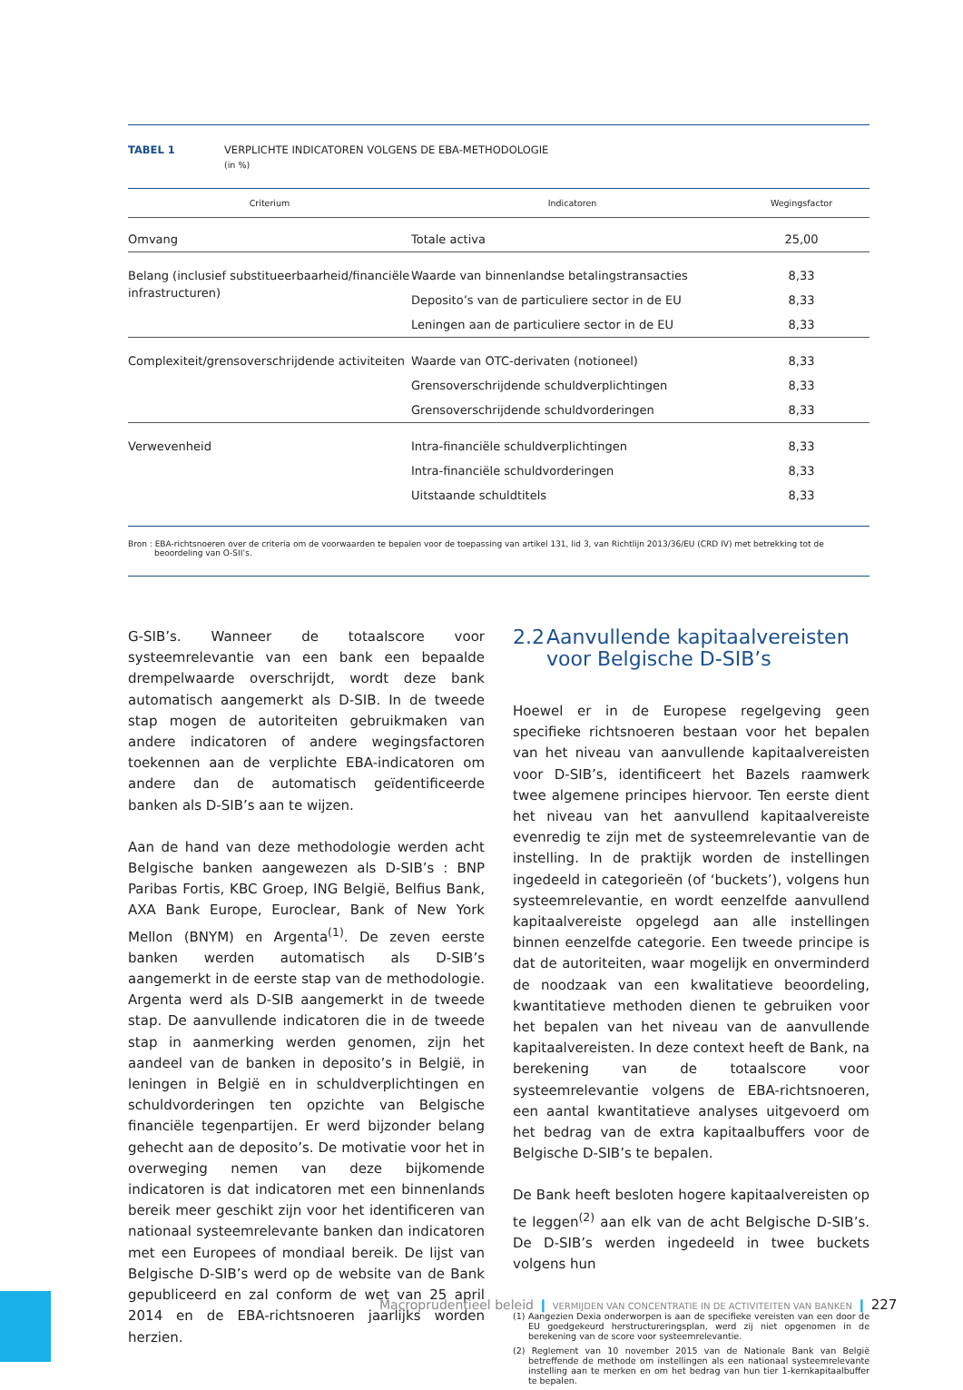TABEL 1 VERPLICHTE INDICATOREN VOLGENS DE EBA-METHODOLOGIE
(in %)
| Criterium | Indicatoren | Wegingsfactor |
| --- | --- | --- |
| Omvang | Totale activa | 25,00 |
| Belang (inclusief substitueerbaarheid/financiële infrastructuren) | Waarde van binnenlandse betalingstransacties | 8,33 |
| | Deposito’s van de particuliere sector in de EU | 8,33 |
| | Leningen aan de particuliere sector in de EU | 8,33 |
| Complexiteit/grensoverschrijdende activiteiten | Waarde van OTC-derivaten (notioneel) | 8,33 |
| | Grensoverschrijdende schuldverplichtingen | 8,33 |
| | Grensoverschrijdende schuldvorderingen | 8,33 |
| Verwevenheid | Intra-financiële schuldverplichtingen | 8,33 |
| | Intra-financiële schuldvorderingen | 8,33 |
| | Uitstaande schuldtitels | 8,33 |
Bron : EBA-richtsnoeren over de criteria om de voorwaarden te bepalen voor de toepassing van artikel 131, lid 3, van Richtlijn 2013/36/EU (CRD IV) met betrekking tot de beoordeling van O-SII’s.
G-SIB’s. Wanneer de totaalscore voor systeemrelevantie van een bank een bepaalde drempelwaarde overschrijdt, wordt deze bank automatisch aangemerkt als D-SIB. In de tweede stap mogen de autoriteiten gebruikmaken van andere indicatoren of andere wegingsfactoren toekennen aan de verplichte EBA-indicatoren om andere dan de automatisch geïdentificeerde banken als D-SIB’s aan te wijzen.
Aan de hand van deze methodologie werden acht Belgische banken aangewezen als D-SIB’s : BNP Paribas Fortis, KBC Groep, ING België, Belfius Bank, AXA Bank Europe, Euroclear, Bank of New York Mellon (BNYM) en Argenta<sup>(1)</sup>. De zeven eerste banken werden automatisch als D-SIB’s aangemerkt in de eerste stap van de methodologie. Argenta werd als D-SIB aangemerkt in de tweede stap. De aanvullende indicatoren die in de tweede stap in aanmerking werden genomen, zijn het aandeel van de banken in deposito’s in België, in leningen in België en in schuldverplichtingen en schuldvorderingen ten opzichte van Belgische financiële tegenpartijen. Er werd bijzonder belang gehecht aan de deposito’s. De motivatie voor het in overweging nemen van deze bijkomende indicatoren is dat indicatoren met een binnenlands bereik meer geschikt zijn voor het identificeren van nationaal systeemrelevante banken dan indicatoren met een Europees of mondiaal bereik. De lijst van Belgische D-SIB’s werd op de website van de Bank gepubliceerd en zal conform de wet van 25 april 2014 en de EBA-richtsnoeren jaarlijks worden herzien.
2.2
Aanvullende kapitaalvereisten
voor Belgische D-SIB’s
Hoewel er in de Europese regelgeving geen specifieke richtsnoeren bestaan voor het bepalen van het niveau van aanvullende kapitaalvereisten voor D-SIB’s, identificeert het Bazels raamwerk twee algemene principes hiervoor. Ten eerste dient het niveau van het aanvullend kapitaalvereiste evenredig te zijn met de systeemrelevantie van de instelling. In de praktijk worden de instellingen ingedeeld in categorieën (of ‘buckets’), volgens hun systeemrelevantie, en wordt eenzelfde aanvullend kapitaalvereiste opgelegd aan alle instellingen binnen eenzelfde categorie. Een tweede principe is dat de autoriteiten, waar mogelijk en onverminderd de noodzaak van een kwalitatieve beoordeling, kwantitatieve methoden dienen te gebruiken voor het bepalen van het niveau van de aanvullende kapitaalvereisten. In deze context heeft de Bank, na berekening van de totaalscore voor systeemrelevantie volgens de EBA-richtsnoeren, een aantal kwantitatieve analyses uitgevoerd om het bedrag van de extra kapitaalbuffers voor de Belgische D-SIB’s te bepalen.
De Bank heeft besloten hogere kapitaalvereisten op te leggen<sup>(2)</sup> aan elk van de acht Belgische D-SIB’s. De D-SIB’s werden ingedeeld in twee buckets volgens hun
(1) Aangezien Dexia onderworpen is aan de specifieke vereisten van een door de EU goedgekeurd herstructureringsplan, werd zij niet opgenomen in de berekening van de score voor systeemrelevantie.
(2) Reglement van 10 november 2015 van de Nationale Bank van België betreffende de methode om instellingen als een nationaal systeemrelevante instelling aan te merken en om het bedrag van hun tier 1-kernkapitaalbuffer te bepalen.
Macroprudentieel beleid ❙ VERMIJDEN VAN CONCENTRATIE IN DE ACTIVITEITEN VAN BANKEN ❙ 227